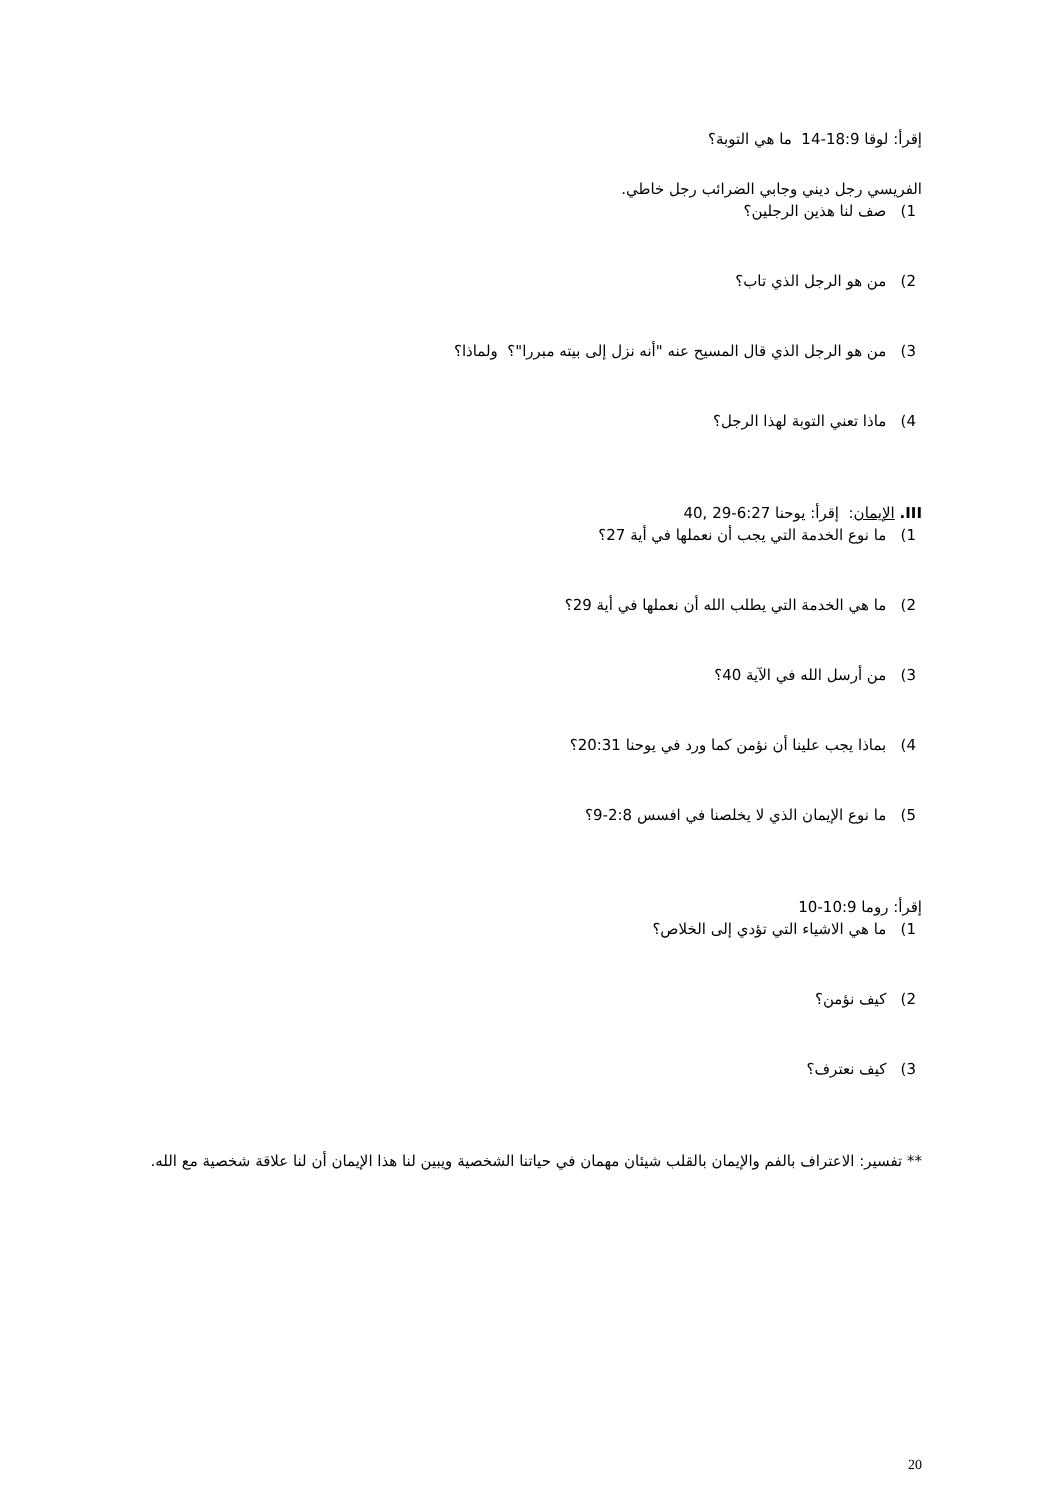إقرأ: لوقا 18:9-14 ما هي التوبة؟
الفريسي رجل ديني وجابي الضرائب رجل خاطي.
1) صف لنا هذين الرجلين؟
2) من هو الرجل الذي تاب؟
3) من هو الرجل الذي قال المسيح عنه "أنه نزل إلى بيته مبررا"؟ ولماذا؟
4) ماذا تعني التوبة لهذا الرجل؟
III. الإيمان: إقرأ: يوحنا 6:27-29 ,40
1) ما نوع الخدمة التي يجب أن نعملها في أية 27؟
2) ما هي الخدمة التي يطلب الله أن نعملها في أية 29؟
3) من أرسل الله في الآية 40؟
4) بماذا يجب علينا أن نؤمن كما ورد في يوحنا 20:31؟
5) ما نوع الإيمان الذي لا يخلصنا في افسس 2:8-9؟
إقرأ: روما 10:9-10
1) ما هي الاشياء التي تؤدي إلى الخلاص؟
2) كيف نؤمن؟
3) كيف نعترف؟
** تفسير: الاعتراف بالفم والإيمان بالقلب شيئان مهمان في حياتنا الشخصية ويبين لنا هذا الإيمان أن لنا علاقة شخصية مع الله.
20